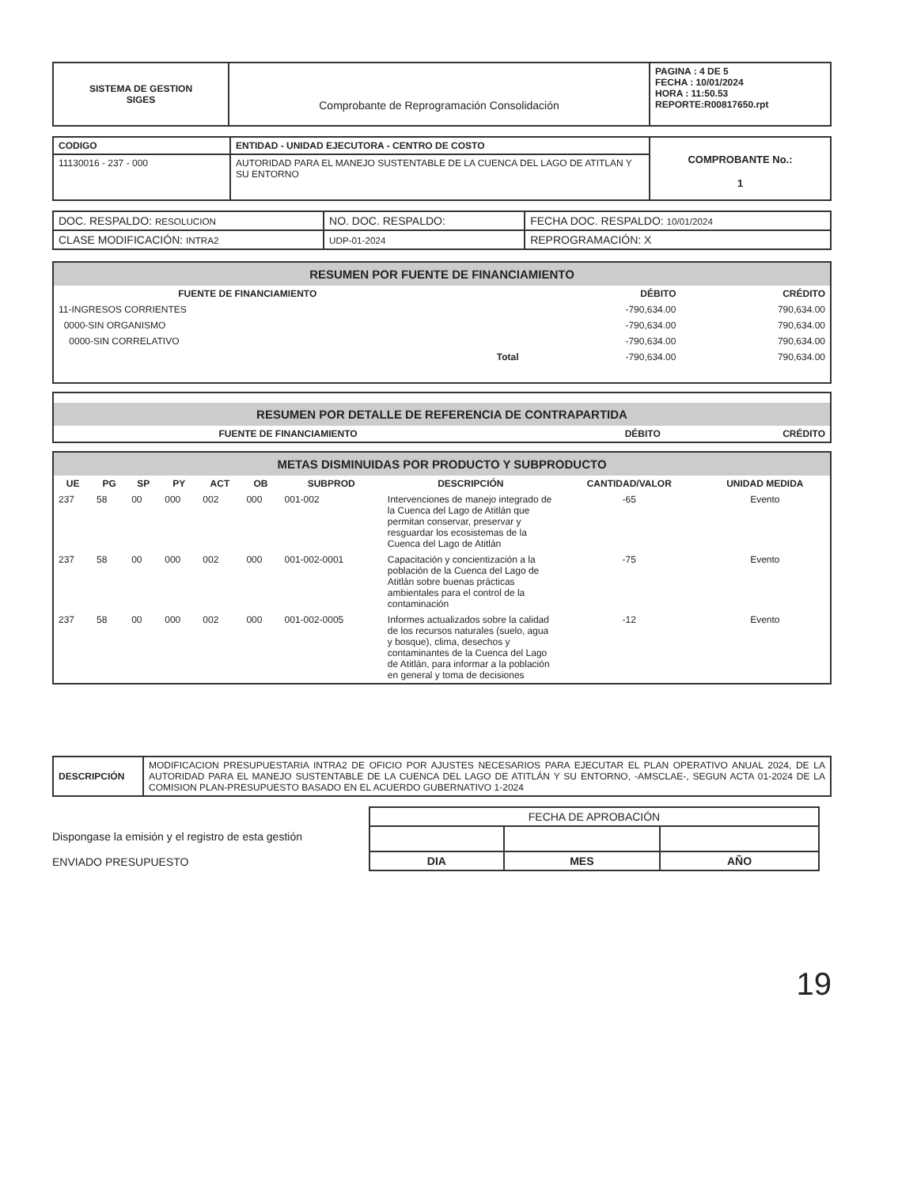| SISTEMA DE GESTION SIGES | Comprobante de Reprogramación Consolidación | PAGINA : 4 DE 5 FECHA : 10/01/2024 HORA : 11:50.53 REPORTE:R00817650.rpt |
| CODIGO | ENTIDAD - UNIDAD EJECUTORA - CENTRO DE COSTO | COMPROBANTE No.: 1 |
| 11130016 - 237 - 000 | AUTORIDAD PARA EL MANEJO SUSTENTABLE DE LA CUENCA DEL LAGO DE ATITLAN Y SU ENTORNO | |
| DOC. RESPALDO: RESOLUCION | NO. DOC. RESPALDO: | FECHA DOC. RESPALDO: 10/01/2024 |
| CLASE MODIFICACIÓN: INTRA2 | UDP-01-2024 | REPROGRAMACIÓN: X |
RESUMEN POR FUENTE DE FINANCIAMIENTO
| FUENTE DE FINANCIAMIENTO | | DÉBITO | CRÉDITO |
| --- | --- | --- | --- |
| 11-INGRESOS CORRIENTES | | -790,634.00 | 790,634.00 |
| 0000-SIN ORGANISMO | | -790,634.00 | 790,634.00 |
| 0000-SIN CORRELATIVO | | -790,634.00 | 790,634.00 |
| | Total | -790,634.00 | 790,634.00 |
RESUMEN POR DETALLE DE REFERENCIA DE CONTRAPARTIDA
| FUENTE DE FINANCIAMIENTO | DÉBITO | CRÉDITO |
| --- | --- | --- |
METAS DISMINUIDAS POR PRODUCTO Y SUBPRODUCTO
| UE | PG | SP | PY | ACT | OB | SUBPROD | DESCRIPCIÓN | CANTIDAD/VALOR | UNIDAD MEDIDA |
| --- | --- | --- | --- | --- | --- | --- | --- | --- | --- |
| 237 | 58 | 00 | 000 | 002 | 000 | 001-002 | Intervenciones de manejo integrado de la Cuenca del Lago de Atitlán que permitan conservar, preservar y resguardar los ecosistemas de la Cuenca del Lago de Atitlán | -65 | Evento |
| 237 | 58 | 00 | 000 | 002 | 000 | 001-002-0001 | Capacitación y concientización a la población de la Cuenca del Lago de Atitlán sobre buenas prácticas ambientales para el control de la contaminación | -75 | Evento |
| 237 | 58 | 00 | 000 | 002 | 000 | 001-002-0005 | Informes actualizados sobre la calidad de los recursos naturales (suelo, agua y bosque), clima, desechos y contaminantes de la Cuenca del Lago de Atitlán, para informar a la población en general y toma de decisiones | -12 | Evento |
| DESCRIPCIÓN | MODIFICACION PRESUPUESTARIA INTRA2 DE OFICIO POR AJUSTES NECESARIOS PARA EJECUTAR EL PLAN OPERATIVO ANUAL 2024, DE LA AUTORIDAD PARA EL MANEJO SUSTENTABLE DE LA CUENCA DEL LAGO DE ATITLÁN Y SU ENTORNO, -AMSCLAE-, SEGUN ACTA 01-2024 DE LA COMISION PLAN-PRESUPUESTO BASADO EN EL ACUERDO GUBERNATIVO 1-2024 |
Dispongase la emisión y el registro de esta gestión
ENVIADO PRESUPUESTO
| FECHA DE APROBACIÓN | | |
| DIA | MES | AÑO |
19